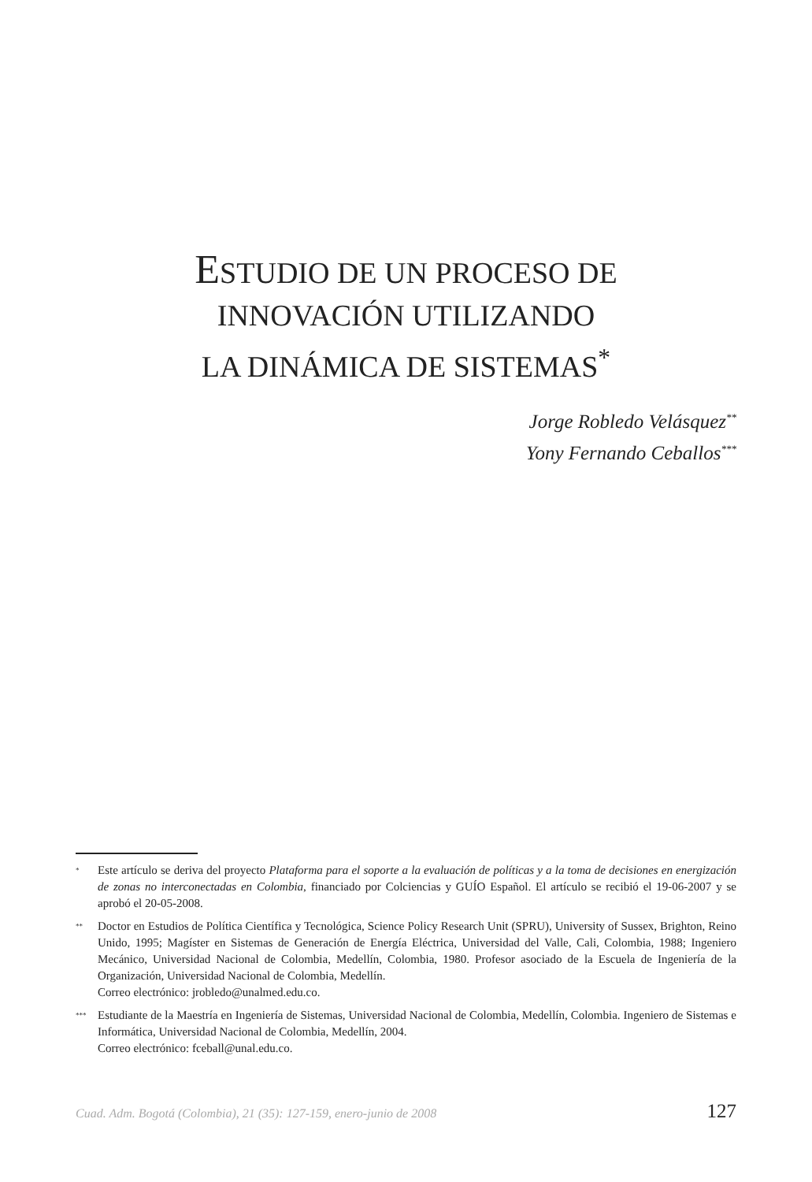ESTUDIO DE UN PROCESO DE
INNOVACIÓN UTILIZANDO
LA DINÁMICA DE SISTEMAS<sup>*</sup>
Jorge Robledo Velásquez<sup>**</sup>
Yony Fernando Ceballos<sup>***</sup>
<sup>*</sup>
Este artículo se deriva del proyecto Plataforma para el soporte a la evaluación de políticas y a la toma de decisiones en energización de zonas no interconectadas en Colombia, financiado por Colciencias y GUÍO Español. El artículo se recibió el 19-06-2007 y se aprobó el 20-05-2008.
<sup>**</sup>
Doctor en Estudios de Política Científica y Tecnológica, Science Policy Research Unit (SPRU), University of Sussex, Brighton, Reino Unido, 1995; Magíster en Sistemas de Generación de Energía Eléctrica, Universidad del Valle, Cali, Colombia, 1988; Ingeniero Mecánico, Universidad Nacional de Colombia, Medellín, Colombia, 1980. Profesor asociado de la Escuela de Ingeniería de la Organización, Universidad Nacional de Colombia, Medellín.
Correo electrónico: jrobledo@unalmed.edu.co.
<sup>***</sup>
Estudiante de la Maestría en Ingeniería de Sistemas, Universidad Nacional de Colombia, Medellín, Colombia. Ingeniero de Sistemas e Informática, Universidad Nacional de Colombia, Medellín, 2004.
Correo electrónico: fceball@unal.edu.co.
Cuad. Adm. Bogotá (Colombia), 21 (35): 127-159, enero-junio de 2008 127